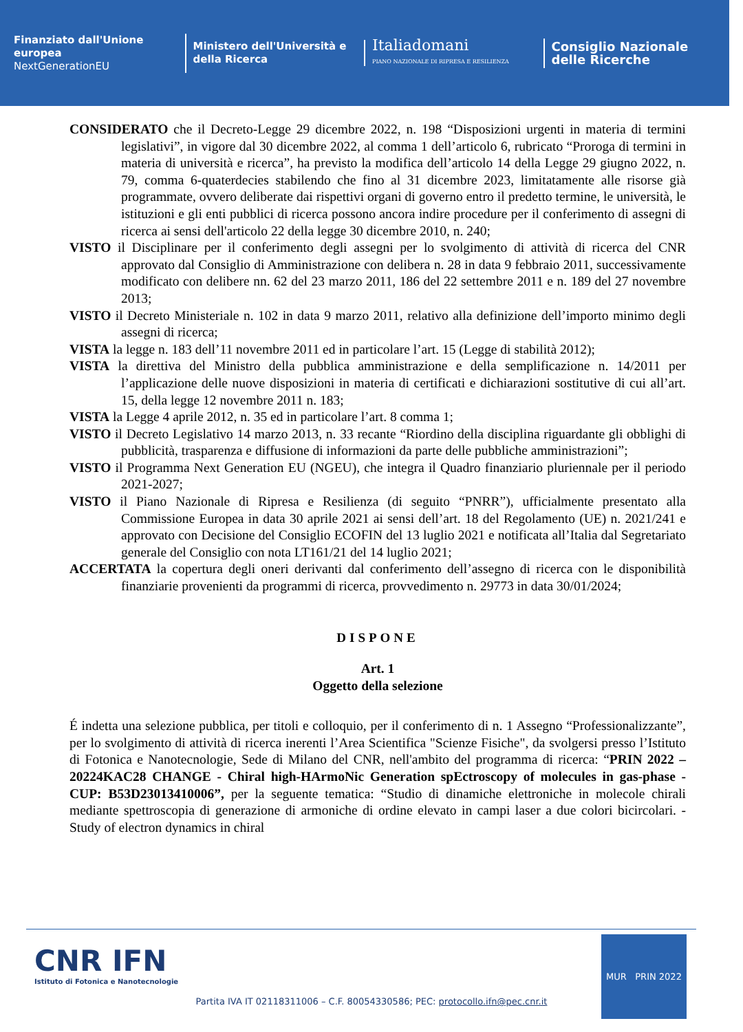Finanziato dall'Unione europea
NextGenerationEU
Ministero dell'Università e della Ricerca
Italiadomani
PIANO NAZIONALE DI RIPRESA E RESILIENZA
Consiglio Nazionale delle Ricerche
CONSIDERATO che il Decreto-Legge 29 dicembre 2022, n. 198 “Disposizioni urgenti in materia di termini legislativi”, in vigore dal 30 dicembre 2022, al comma 1 dell’articolo 6, rubricato “Proroga di termini in materia di università e ricerca”, ha previsto la modifica dell’articolo 14 della Legge 29 giugno 2022, n. 79, comma 6-quaterdecies stabilendo che fino al 31 dicembre 2023, limitatamente alle risorse già programmate, ovvero deliberate dai rispettivi organi di governo entro il predetto termine, le università, le istituzioni e gli enti pubblici di ricerca possono ancora indire procedure per il conferimento di assegni di ricerca ai sensi dell'articolo 22 della legge 30 dicembre 2010, n. 240;
VISTO il Disciplinare per il conferimento degli assegni per lo svolgimento di attività di ricerca del CNR approvato dal Consiglio di Amministrazione con delibera n. 28 in data 9 febbraio 2011, successivamente modificato con delibere nn. 62 del 23 marzo 2011, 186 del 22 settembre 2011 e n. 189 del 27 novembre 2013;
VISTO il Decreto Ministeriale n. 102 in data 9 marzo 2011, relativo alla definizione dell’importo minimo degli assegni di ricerca;
VISTA la legge n. 183 dell’11 novembre 2011 ed in particolare l’art. 15 (Legge di stabilità 2012);
VISTA la direttiva del Ministro della pubblica amministrazione e della semplificazione n. 14/2011 per l’applicazione delle nuove disposizioni in materia di certificati e dichiarazioni sostitutive di cui all’art. 15, della legge 12 novembre 2011 n. 183;
VISTA la Legge 4 aprile 2012, n. 35 ed in particolare l’art. 8 comma 1;
VISTO il Decreto Legislativo 14 marzo 2013, n. 33 recante “Riordino della disciplina riguardante gli obblighi di pubblicità, trasparenza e diffusione di informazioni da parte delle pubbliche amministrazioni”;
VISTO il Programma Next Generation EU (NGEU), che integra il Quadro finanziario pluriennale per il periodo 2021-2027;
VISTO il Piano Nazionale di Ripresa e Resilienza (di seguito “PNRR”), ufficialmente presentato alla Commissione Europea in data 30 aprile 2021 ai sensi dell’art. 18 del Regolamento (UE) n. 2021/241 e approvato con Decisione del Consiglio ECOFIN del 13 luglio 2021 e notificata all’Italia dal Segretariato generale del Consiglio con nota LT161/21 del 14 luglio 2021;
ACCERTATA la copertura degli oneri derivanti dal conferimento dell’assegno di ricerca con le disponibilità finanziarie provenienti da programmi di ricerca, provvedimento n. 29773 in data 30/01/2024;
DISPONE
Art. 1
Oggetto della selezione
É indetta una selezione pubblica, per titoli e colloquio, per il conferimento di n. 1 Assegno “Professionalizzante”, per lo svolgimento di attività di ricerca inerenti l’Area Scientifica "Scienze Fisiche", da svolgersi presso l’Istituto di Fotonica e Nanotecnologie, Sede di Milano del CNR, nell'ambito del programma di ricerca: “PRIN 2022 – 20224KAC28 CHANGE - Chiral high-HArmoNic Generation spEctroscopy of molecules in gas-phase - CUP: B53D23013410006”, per la seguente tematica: “Studio di dinamiche elettroniche in molecole chirali mediante spettroscopia di generazione di armoniche di ordine elevato in campi laser a due colori bicircolari. - Study of electron dynamics in chiral
CNR IFN
Istituto di Fotonica e Nanotecnologie
MUR PRIN 2022
Partita IVA IT 02118311006 – C.F. 80054330586; PEC: protocollo.ifn@pec.cnr.it